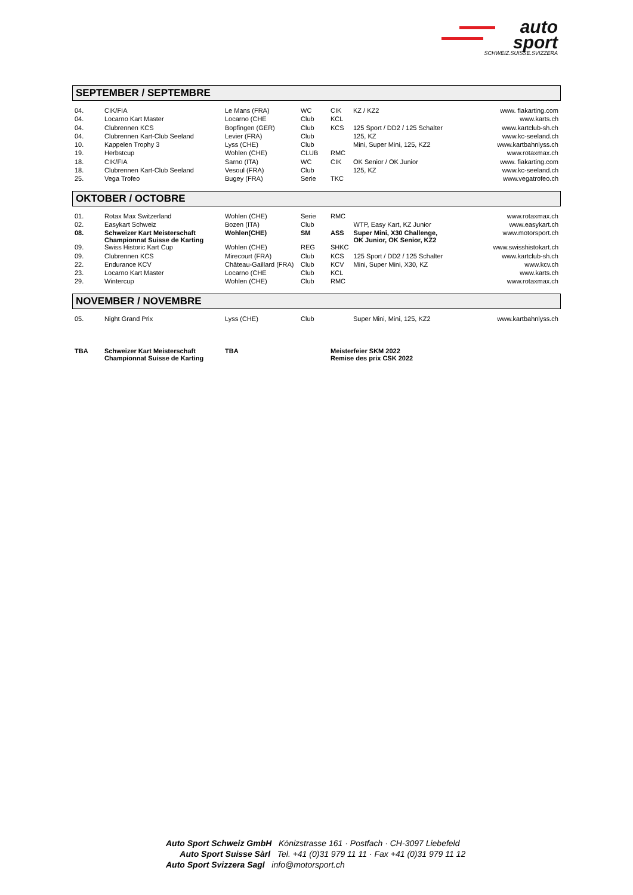auto
sport
SCHWEIZ.SUISSE.SVIZZERA
SEPTEMBER / SEPTEMBRE
| 04. | CIK/FIA | Le Mans (FRA) | WC | CIK | KZ / KZ2 | www. fiakarting.com |
| 04. | Locarno Kart Master | Locarno (CHE | Club | KCL | | www.karts.ch |
| 04. | Clubrennen KCS | Bopfingen (GER) | Club | KCS | 125 Sport / DD2 / 125 Schalter | www.kartclub-sh.ch |
| 04. | Clubrennen Kart-Club Seeland | Levier (FRA) | Club | | 125, KZ | www.kc-seeland.ch |
| 10. | Kappelen Trophy 3 | Lyss (CHE) | Club | | Mini, Super Mini, 125, KZ2 | www.kartbahnlyss.ch |
| 19. | Herbstcup | Wohlen (CHE) | CLUB | RMC | | www.rotaxmax.ch |
| 18. | CIK/FIA | Sarno (ITA) | WC | CIK | OK Senior / OK Junior | www. fiakarting.com |
| 18. | Clubrennen Kart-Club Seeland | Vesoul (FRA) | Club | | 125, KZ | www.kc-seeland.ch |
| 25. | Vega Trofeo | Bugey (FRA) | Serie | TKC | | www.vegatrofeo.ch |
OKTOBER / OCTOBRE
| 01. | Rotax Max Switzerland | Wohlen (CHE) | Serie | RMC | | www.rotaxmax.ch |
| 02. | Easykart Schweiz | Bozen (ITA) | Club | | WTP, Easy Kart, KZ Junior | www.easykart.ch |
| 08. | Schweizer Kart Meisterschaft Championnat Suisse de Karting | Wohlen(CHE) | SM | ASS | Super Mini, X30 Challenge, OK Junior, OK Senior, KZ2 | www.motorsport.ch |
| 09. | Swiss Historic Kart Cup | Wohlen (CHE) | REG | SHKC | | www.swisshistokart.ch |
| 09. | Clubrennen KCS | Mirecourt (FRA) | Club | KCS | 125 Sport / DD2 / 125 Schalter | www.kartclub-sh.ch |
| 22. | Endurance KCV | Château-Gaillard (FRA) | Club | KCV | Mini, Super Mini, X30, KZ | www.kcv.ch |
| 23. | Locarno Kart Master | Locarno (CHE | Club | KCL | | www.karts.ch |
| 29. | Wintercup | Wohlen (CHE) | Club | RMC | | www.rotaxmax.ch |
NOVEMBER / NOVEMBRE
| 05. | Night Grand Prix | Lyss (CHE) | Club | | Super Mini, Mini, 125, KZ2 | www.kartbahnlyss.ch |
| TBA | Schweizer Kart Meisterschaft Championnat Suisse de Karting | TBA | | Meisterfeier SKM 2022 Remise des prix CSK 2022 |
Auto Sport Schweiz GmbH Könizstrasse 161 · Postfach · CH-3097 Liebefeld
Auto Sport Suisse Sàrl Tel. +41 (0)31 979 11 11 · Fax +41 (0)31 979 11 12
Auto Sport Svizzera Sagl info@motorsport.ch